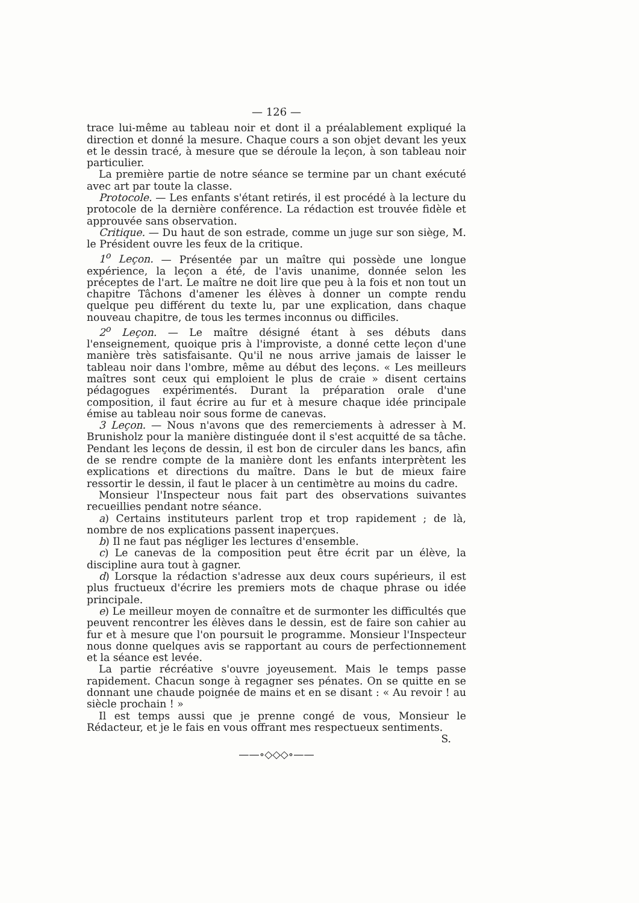— 126 —
trace lui-même au tableau noir et dont il a préalablement expliqué la direction et donné la mesure. Chaque cours a son objet devant les yeux et le dessin tracé, à mesure que se déroule la leçon, à son tableau noir particulier.
La première partie de notre séance se termine par un chant exécuté avec art par toute la classe.
Protocole. — Les enfants s'étant retirés, il est procédé à la lecture du protocole de la dernière conférence. La rédaction est trouvée fidèle et approuvée sans observation.
Critique. — Du haut de son estrade, comme un juge sur son siège, M. le Président ouvre les feux de la critique.
1<sup>o</sup> Leçon. — Présentée par un maître qui possède une longue expérience, la leçon a été, de l'avis unanime, donnée selon les préceptes de l'art. Le maître ne doit lire que peu à la fois et non tout un chapitre Tâchons d'amener les élèves à donner un compte rendu quelque peu différent du texte lu, par une explication, dans chaque nouveau chapitre, de tous les termes inconnus ou difficiles.
2<sup>o</sup> Leçon. — Le maître désigné étant à ses débuts dans l'enseignement, quoique pris à l'improviste, a donné cette leçon d'une manière très satisfaisante. Qu'il ne nous arrive jamais de laisser le tableau noir dans l'ombre, même au début des leçons. « Les meilleurs maîtres sont ceux qui emploient le plus de craie » disent certains pédagogues expérimentés. Durant la préparation orale d'une composition, il faut écrire au fur et à mesure chaque idée principale émise au tableau noir sous forme de canevas.
3 Leçon. — Nous n'avons que des remerciements à adresser à M. Brunisholz pour la manière distinguée dont il s'est acquitté de sa tâche. Pendant les leçons de dessin, il est bon de circuler dans les bancs, afin de se rendre compte de la manière dont les enfants interprètent les explications et directions du maître. Dans le but de mieux faire ressortir le dessin, il faut le placer à un centimètre au moins du cadre.
Monsieur l'Inspecteur nous fait part des observations suivantes recueillies pendant notre séance.
a) Certains instituteurs parlent trop et trop rapidement ; de là, nombre de nos explications passent inaperçues.
b) Il ne faut pas négliger les lectures d'ensemble.
c) Le canevas de la composition peut être écrit par un élève, la discipline aura tout à gagner.
d) Lorsque la rédaction s'adresse aux deux cours supérieurs, il est plus fructueux d'écrire les premiers mots de chaque phrase ou idée principale.
e) Le meilleur moyen de connaître et de surmonter les difficultés que peuvent rencontrer les élèves dans le dessin, est de faire son cahier au fur et à mesure que l'on poursuit le programme. Monsieur l'Inspecteur nous donne quelques avis se rapportant au cours de perfectionnement et la séance est levée.
La partie récréative s'ouvre joyeusement. Mais le temps passe rapidement. Chacun songe à regagner ses pénates. On se quitte en se donnant une chaude poignée de mains et en se disant : « Au revoir ! au siècle prochain ! »
Il est temps aussi que je prenne congé de vous, Monsieur le Rédacteur, et je le fais en vous offrant mes respectueux sentiments.
S.
——∘◇◇◇∘——